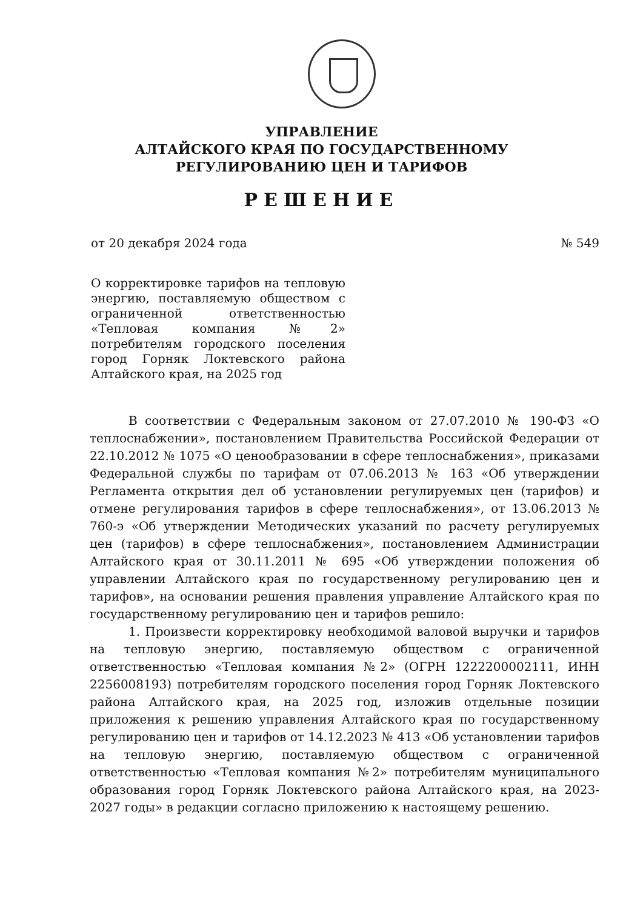УПРАВЛЕНИЕ
АЛТАЙСКОГО КРАЯ ПО ГОСУДАРСТВЕННОМУ
РЕГУЛИРОВАНИЮ ЦЕН И ТАРИФОВ
РЕШЕНИЕ
от 20 декабря 2024 года № 549
О корректировке тарифов на тепловую энергию, поставляемую обществом с ограниченной ответственностью «Тепловая компания №2» потребителям городского поселения город Горняк Локтевского района Алтайского края, на 2025 год
В соответствии с Федеральным законом от 27.07.2010 № 190-ФЗ «О теплоснабжении», постановлением Правительства Российской Федерации от 22.10.2012 № 1075 «О ценообразовании в сфере теплоснабжения», приказами Федеральной службы по тарифам от 07.06.2013 № 163 «Об утверждении Регламента открытия дел об установлении регулируемых цен (тарифов) и отмене регулирования тарифов в сфере теплоснабжения», от 13.06.2013 № 760-э «Об утверждении Методических указаний по расчету регулируемых цен (тарифов) в сфере теплоснабжения», постановлением Администрации Алтайского края от 30.11.2011 № 695 «Об утверждении положения об управлении Алтайского края по государственному регулированию цен и тарифов», на основании решения правления управление Алтайского края по государственному регулированию цен и тарифов решило:
1. Произвести корректировку необходимой валовой выручки и тарифов на тепловую энергию, поставляемую обществом с ограниченной ответственностью «Тепловая компания №2» (ОГРН 1222200002111, ИНН 2256008193) потребителям городского поселения город Горняк Локтевского района Алтайского края, на 2025 год, изложив отдельные позиции приложения к решению управления Алтайского края по государственному регулированию цен и тарифов от 14.12.2023 № 413 «Об установлении тарифов на тепловую энергию, поставляемую обществом с ограниченной ответственностью «Тепловая компания №2» потребителям муниципального образования город Горняк Локтевского района Алтайского края, на 2023-2027 годы» в редакции согласно приложению к настоящему решению.